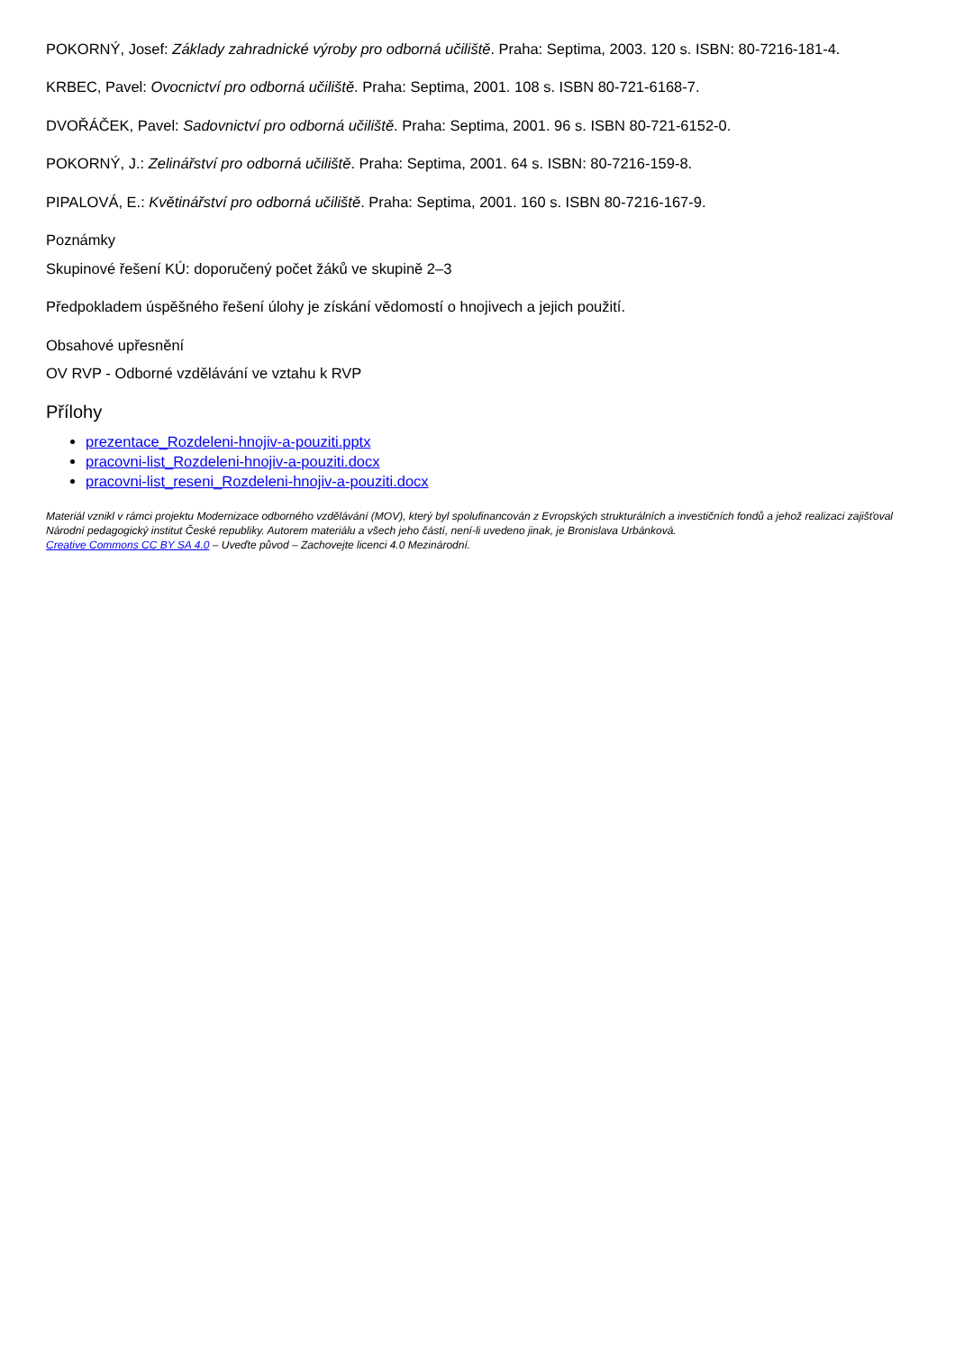POKORNÝ, Josef: Základy zahradnické výroby pro odborná učiliště. Praha: Septima, 2003. 120 s. ISBN: 80-7216-181-4.
KRBEC, Pavel: Ovocnictví pro odborná učiliště. Praha: Septima, 2001. 108 s. ISBN 80-721-6168-7.
DVOŘÁČEK, Pavel: Sadovnictví pro odborná učiliště. Praha: Septima, 2001. 96 s. ISBN 80-721-6152-0.
POKORNÝ, J.: Zelinářství pro odborná učiliště. Praha: Septima, 2001. 64 s. ISBN: 80-7216-159-8.
PIPALOVÁ, E.: Květinářství pro odborná učiliště. Praha: Septima, 2001. 160 s. ISBN 80-7216-167-9.
Poznámky
Skupinové řešení KÚ: doporučený počet žáků ve skupině 2–3
Předpokladem úspěšného řešení úlohy je získání vědomostí o hnojivech a jejich použití.
Obsahové upřesnění
OV RVP - Odborné vzdělávání ve vztahu k RVP
Přílohy
prezentace_Rozdeleni-hnojiv-a-pouziti.pptx
pracovni-list_Rozdeleni-hnojiv-a-pouziti.docx
pracovni-list_reseni_Rozdeleni-hnojiv-a-pouziti.docx
Materiál vznikl v rámci projektu Modernizace odborného vzdělávání (MOV), který byl spolufinancován z Evropských strukturálních a investičních fondů a jehož realizaci zajišťoval Národní pedagogický institut České republiky. Autorem materiálu a všech jeho částí, není-li uvedeno jinak, je Bronislava Urbánková.
Creative Commons CC BY SA 4.0 – Uveďte původ – Zachovejte licenci 4.0 Mezinárodní.